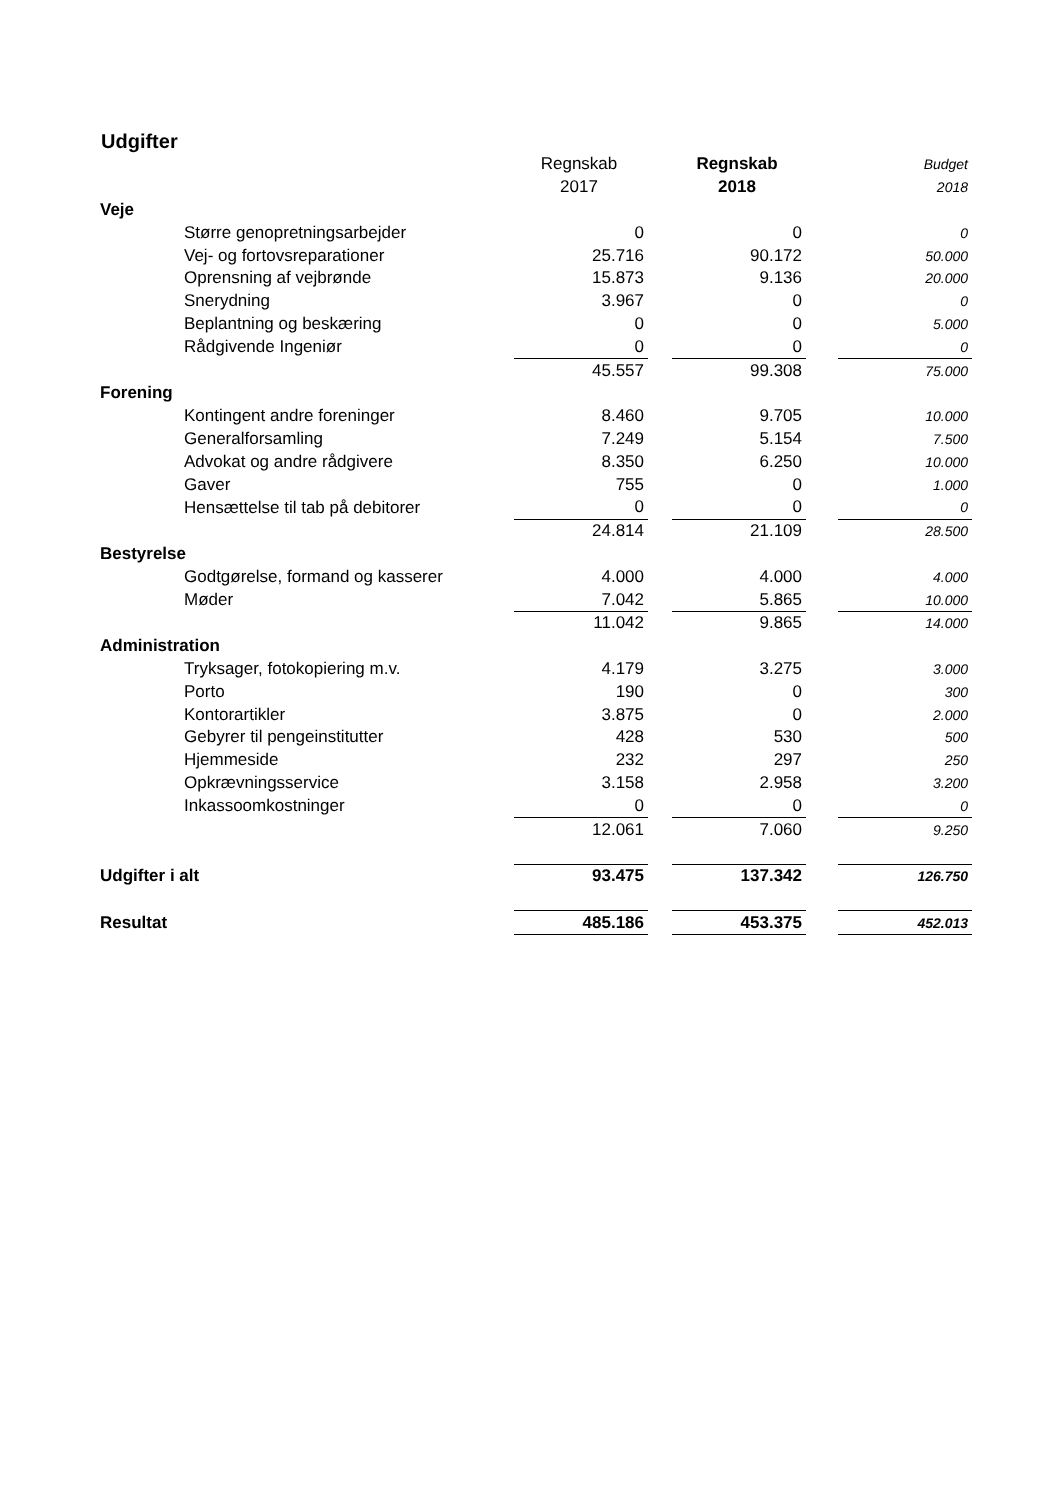Udgifter
| | Regnskab | | Regnskab | | Budget |
| | 2017 | | 2018 | | 2018 |
| Veje | | | | | |
| Større genopretningsarbejder | 0 | | 0 | | 0 |
| Vej- og fortovsreparationer | 25.716 | | 90.172 | | 50.000 |
| Oprensning af vejbrønde | 15.873 | | 9.136 | | 20.000 |
| Snerydning | 3.967 | | 0 | | 0 |
| Beplantning og beskæring | 0 | | 0 | | 5.000 |
| Rådgivende Ingeniør | 0 | | 0 | | 0 |
| | 45.557 | | 99.308 | | 75.000 |
| Forening | | | | | |
| Kontingent andre foreninger | 8.460 | | 9.705 | | 10.000 |
| Generalforsamling | 7.249 | | 5.154 | | 7.500 |
| Advokat og andre rådgivere | 8.350 | | 6.250 | | 10.000 |
| Gaver | 755 | | 0 | | 1.000 |
| Hensættelse til tab på debitorer | 0 | | 0 | | 0 |
| | 24.814 | | 21.109 | | 28.500 |
| Bestyrelse | | | | | |
| Godtgørelse, formand og kasserer | 4.000 | | 4.000 | | 4.000 |
| Møder | 7.042 | | 5.865 | | 10.000 |
| | 11.042 | | 9.865 | | 14.000 |
| Administration | | | | | |
| Tryksager, fotokopiering m.v. | 4.179 | | 3.275 | | 3.000 |
| Porto | 190 | | 0 | | 300 |
| Kontorartikler | 3.875 | | 0 | | 2.000 |
| Gebyrer til pengeinstitutter | 428 | | 530 | | 500 |
| Hjemmeside | 232 | | 297 | | 250 |
| Opkrævningsservice | 3.158 | | 2.958 | | 3.200 |
| Inkassoomkostninger | 0 | | 0 | | 0 |
| | 12.061 | | 7.060 | | 9.250 |
| Udgifter i alt | 93.475 | | 137.342 | | 126.750 |
| Resultat | 485.186 | | 453.375 | | 452.013 |